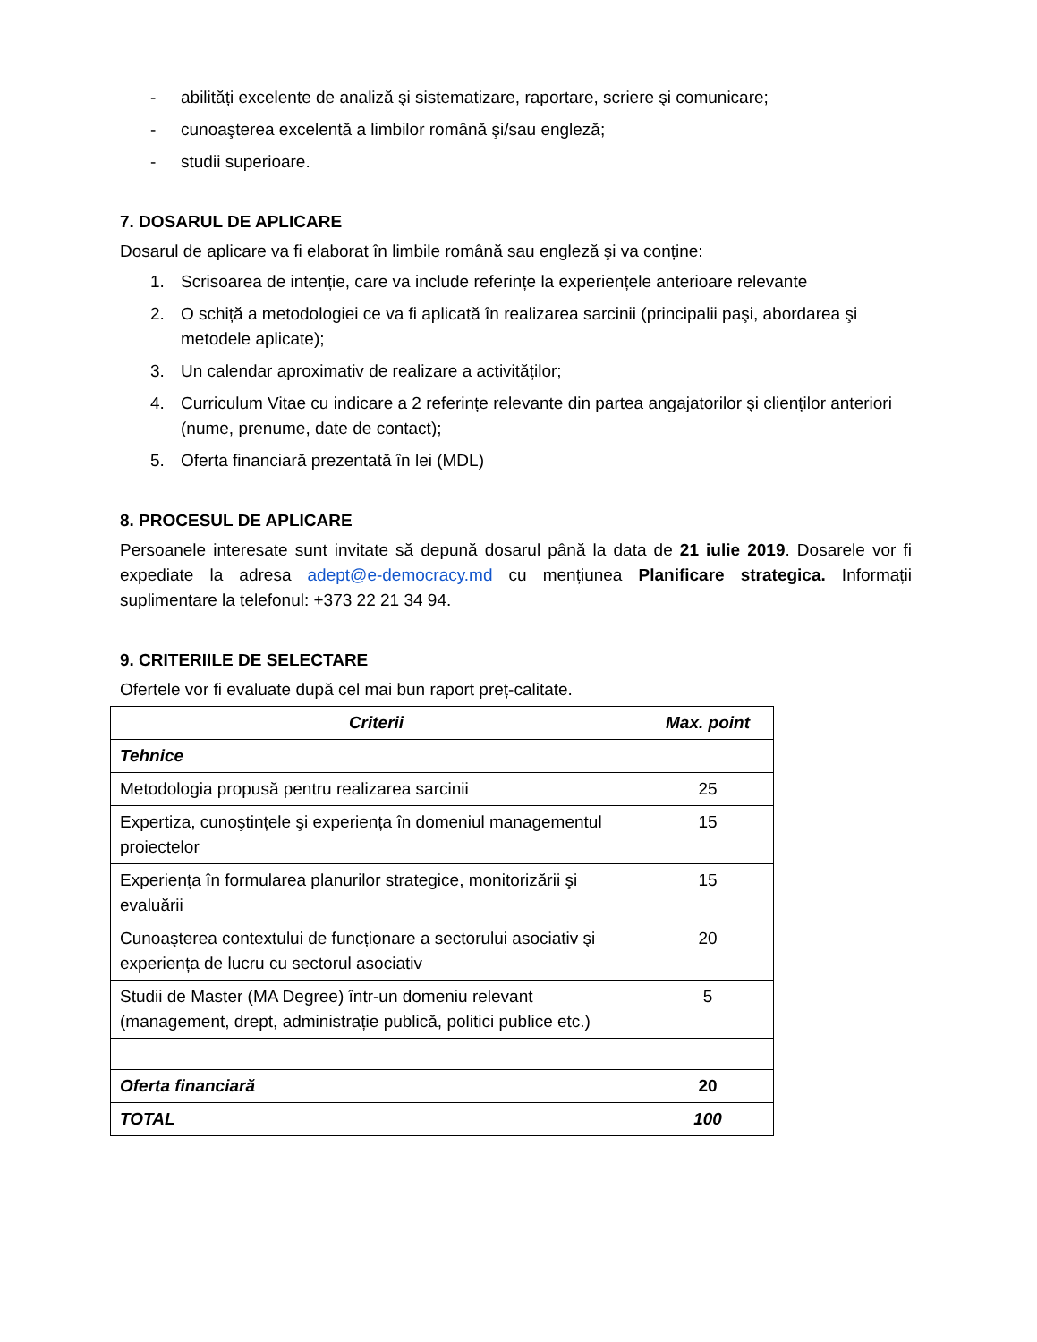- abilități excelente de analiză şi sistematizare, raportare, scriere şi comunicare;
- cunoaşterea excelentă a limbilor română şi/sau engleză;
- studii superioare.
7. DOSARUL DE APLICARE
Dosarul de aplicare va fi elaborat în limbile română sau engleză şi va conține:
1. Scrisoarea de intenție, care va include referințe la experiențele anterioare relevante
2. O schiță a metodologiei ce va fi aplicată în realizarea sarcinii (principalii paşi, abordarea şi metodele aplicate);
3. Un calendar aproximativ de realizare a activităților;
4. Curriculum Vitae cu indicare a 2 referințe relevante din partea angajatorilor şi clienților anteriori (nume, prenume, date de contact);
5. Oferta financiară prezentată în lei (MDL)
8. PROCESUL DE APLICARE
Persoanele interesate sunt invitate să depună dosarul până la data de 21 iulie 2019. Dosarele vor fi expediate la adresa adept@e-democracy.md cu mențiunea Planificare strategica. Informații suplimentare la telefonul: +373 22 21 34 94.
9. CRITERIILE DE SELECTARE
Ofertele vor fi evaluate după cel mai bun raport preț-calitate.
| Criterii | Max. point |
| --- | --- |
| Tehnice | |
| Metodologia propusă pentru realizarea sarcinii | 25 |
| Expertiza, cunoştințele şi experiența în domeniul managementul proiectelor | 15 |
| Experiența în formularea planurilor strategice, monitorizării şi evaluării | 15 |
| Cunoaşterea contextului de funcționare a sectorului asociativ şi experiența de lucru cu sectorul asociativ | 20 |
| Studii de Master (MA Degree) într-un domeniu relevant (management, drept, administrație publică, politici publice etc.) | 5 |
| Oferta financiară | 20 |
| TOTAL | 100 |